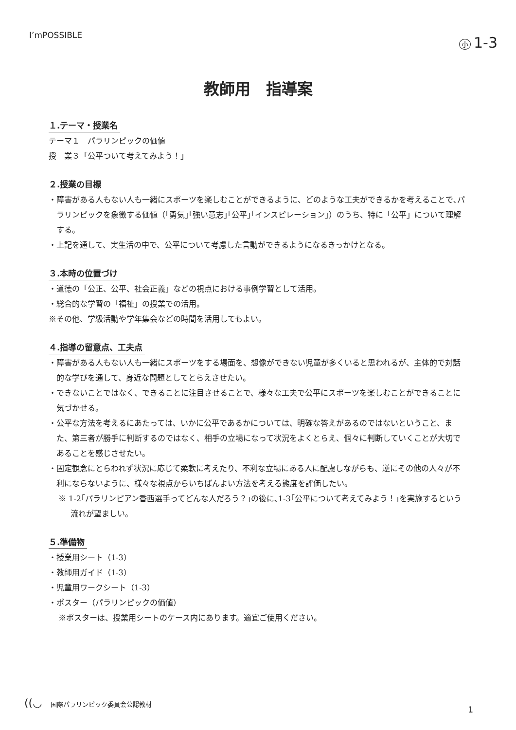I’mPOSSIBLE
小 1-3
教師用　指導案
１.テーマ・授業名
テーマ１　パラリンピックの価値
授　業３「公平ついて考えてみよう！」
２.授業の目標
・障害がある人もない人も一緒にスポーツを楽しむことができるように、どのような工夫ができるかを考えることで､パラリンピックを象徴する価値（｢勇気｣｢強い意志｣｢公平｣｢インスピレーション｣）のうち、特に「公平」について理解する。
・上記を通して、実生活の中で、公平について考慮した言動ができるようになるきっかけとなる。
３.本時の位置づけ
・道徳の「公正、公平、社会正義」などの視点における事例学習として活用。
・総合的な学習の「福祉」の授業での活用。
※その他、学級活動や学年集会などの時間を活用してもよい。
４.指導の留意点、工夫点
・障害がある人もない人も一緒にスポーツをする場面を、想像ができない児童が多くいると思われるが、主体的で対話的な学びを通して、身近な問題としてとらえさせたい。
・できないことではなく、できることに注目させることで、様々な工夫で公平にスポーツを楽しむことができることに気づかせる。
・公平な方法を考えるにあたっては、いかに公平であるかについては、明確な答えがあるのではないということ、また、第三者が勝手に判断するのではなく、相手の立場になって状況をよくとらえ、個々に判断していくことが大切であることを感じさせたい。
・固定観念にとらわれず状況に応じて柔軟に考えたり、不利な立場にある人に配慮しながらも、逆にその他の人々が不利にならないように、様々な視点からいちばんよい方法を考える態度を評価したい。
※ 1-2｢パラリンピアン香西選手ってどんな人だろう？｣の後に､1-3｢公平について考えてみよう！｣を実施するという流れが望ましい。
５.準備物
・授業用シート（1-3）
・教師用ガイド（1-3）
・児童用ワークシート（1-3）
・ポスター（パラリンピックの価値）
※ポスターは、授業用シートのケース内にあります。適宜ご使用ください。
((◡ 国際パラリンピック委員会公認教材
1